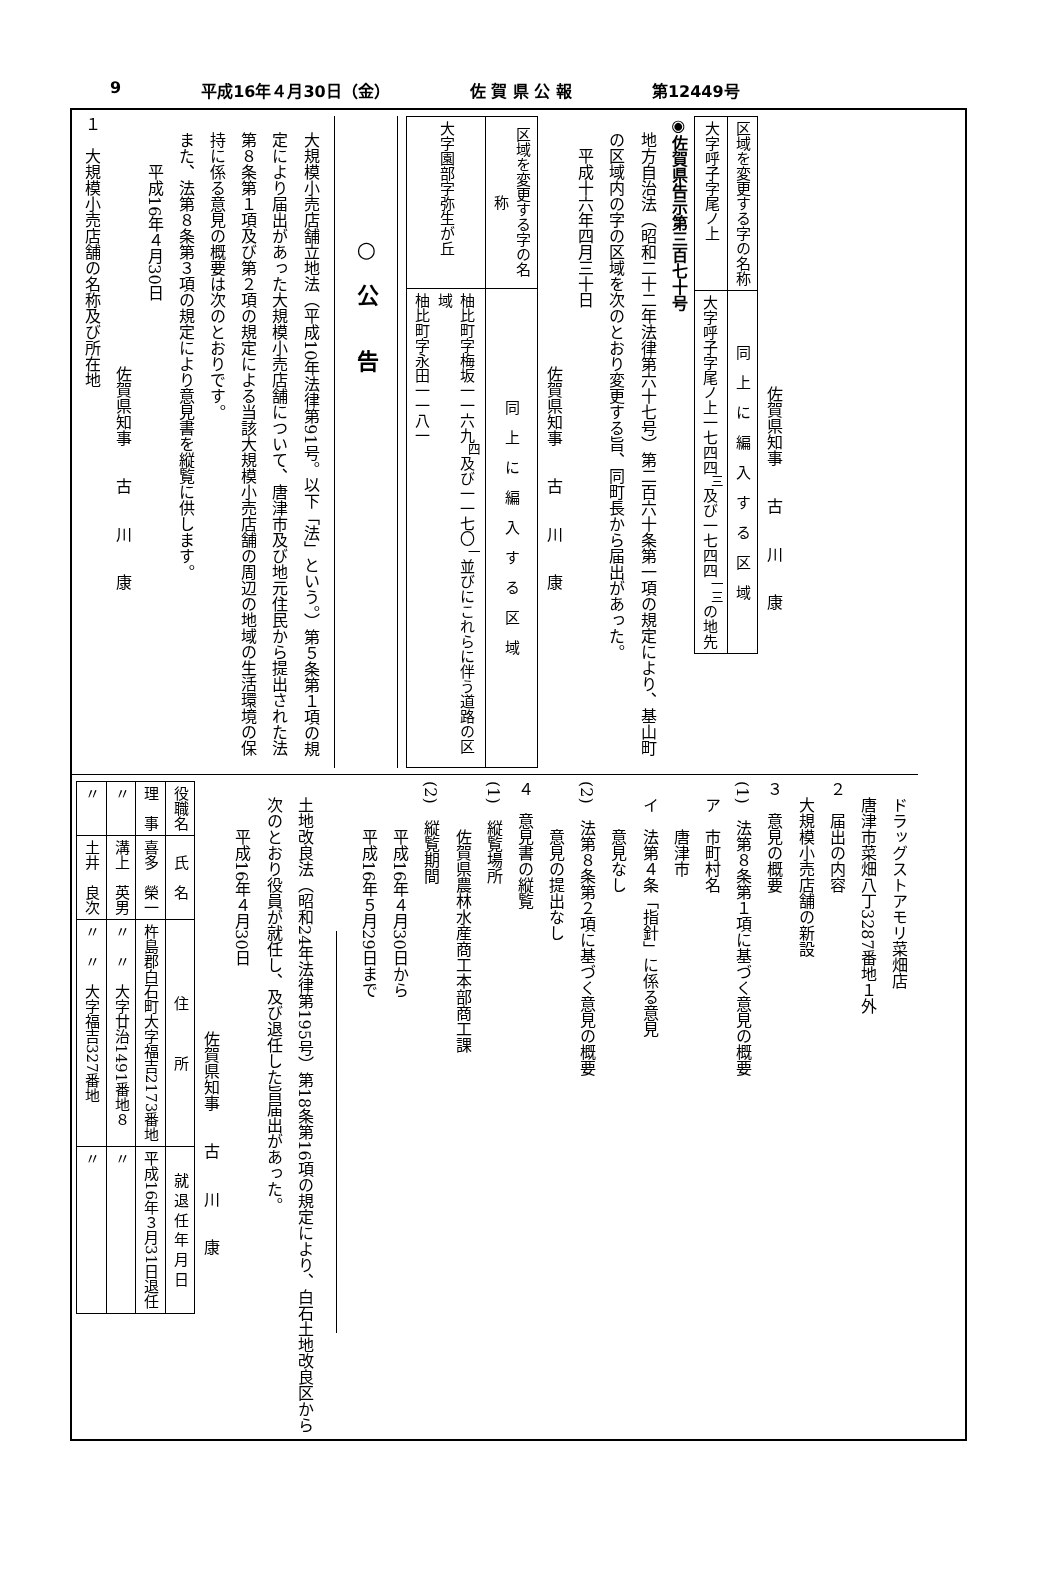9 平成16年４月30日（金） 佐 賀 県 公 報 第12449号
佐賀県知事　　古　　川　　康
| 区域を変更する字の名称 | 同 上 に 編 入 す る 区 域 |
| --- | --- |
| 大字呼子字尾ノ上 | 大字呼子字尾ノ上一七四四<sup>三</sup>及び一七四四<sup>一三</sup>の地先 |
◉佐賀県告示第三百七十号
地方自治法（昭和二十二年法律第六十七号）第二百六十条第一項の規定により、基山町の区域内の字の区域を次のとおり変更する旨、同町長から届出があった。
平成十六年四月三十日
佐賀県知事　　古　　川　　康
| 区域を変更する字の名称 | 同 上 に 編 入 す る 区 域 |
| --- | --- |
| 大字園部字弥生が丘 | 柚比町字梅坂一一六九<sup>四</sup>及び一一七〇<sup>一</sup>並びにこれらに伴う道路の区域 柚比町字永田一一八一 |
○　公　　告
大規模小売店舗立地法（平成10年法律第91号。以下「法」という。）第５条第１項の規定により届出があった大規模小売店舗について、唐津市及び地元住民から提出された法第８条第１項及び第２項の規定による当該大規模小売店舗の周辺の地域の生活環境の保持に係る意見の概要は次のとおりです。
また、法第８条第３項の規定により意見書を縦覧に供します。
平成16年４月30日
佐賀県知事　　古　　川　　康
１　大規模小売店舗の名称及び所在地
ドラッグストアモリ菜畑店
唐津市菜畑八丁3287番地１外
２　届出の内容
大規模小売店舗の新設
３　意見の概要
(1)　法第８条第１項に基づく意見の概要
ア　市町村名
唐津市
イ　法第４条「指針」に係る意見
意見なし
(2)　法第８条第２項に基づく意見の概要
意見の提出なし
４　意見書の縦覧
(1)　縦覧場所
佐賀県農林水産商工本部商工課
(2)　縦覧期間
平成16年４月30日から
平成16年５月29日まで
土地改良法（昭和24年法律第195号）第18条第16項の規定により、白石土地改良区から次のとおり役員が就任し、及び退任した旨届出があった。
平成16年４月30日
佐賀県知事　　古　　川　　康
| 役職名 | 氏 名 | 住 所 | 就 退 任 年 月 日 |
| --- | --- | --- | --- |
| 理 事 | 喜多 榮一 | 杵島郡白石町大字福吉2173番地 | 平成16年３月31日退任 |
| 〃 | 溝上 英男 | 〃 〃 大字廿治1491番地８ | 〃 |
| 〃 | 土井 良次 | 〃 〃 大字福吉327番地 | 〃 |